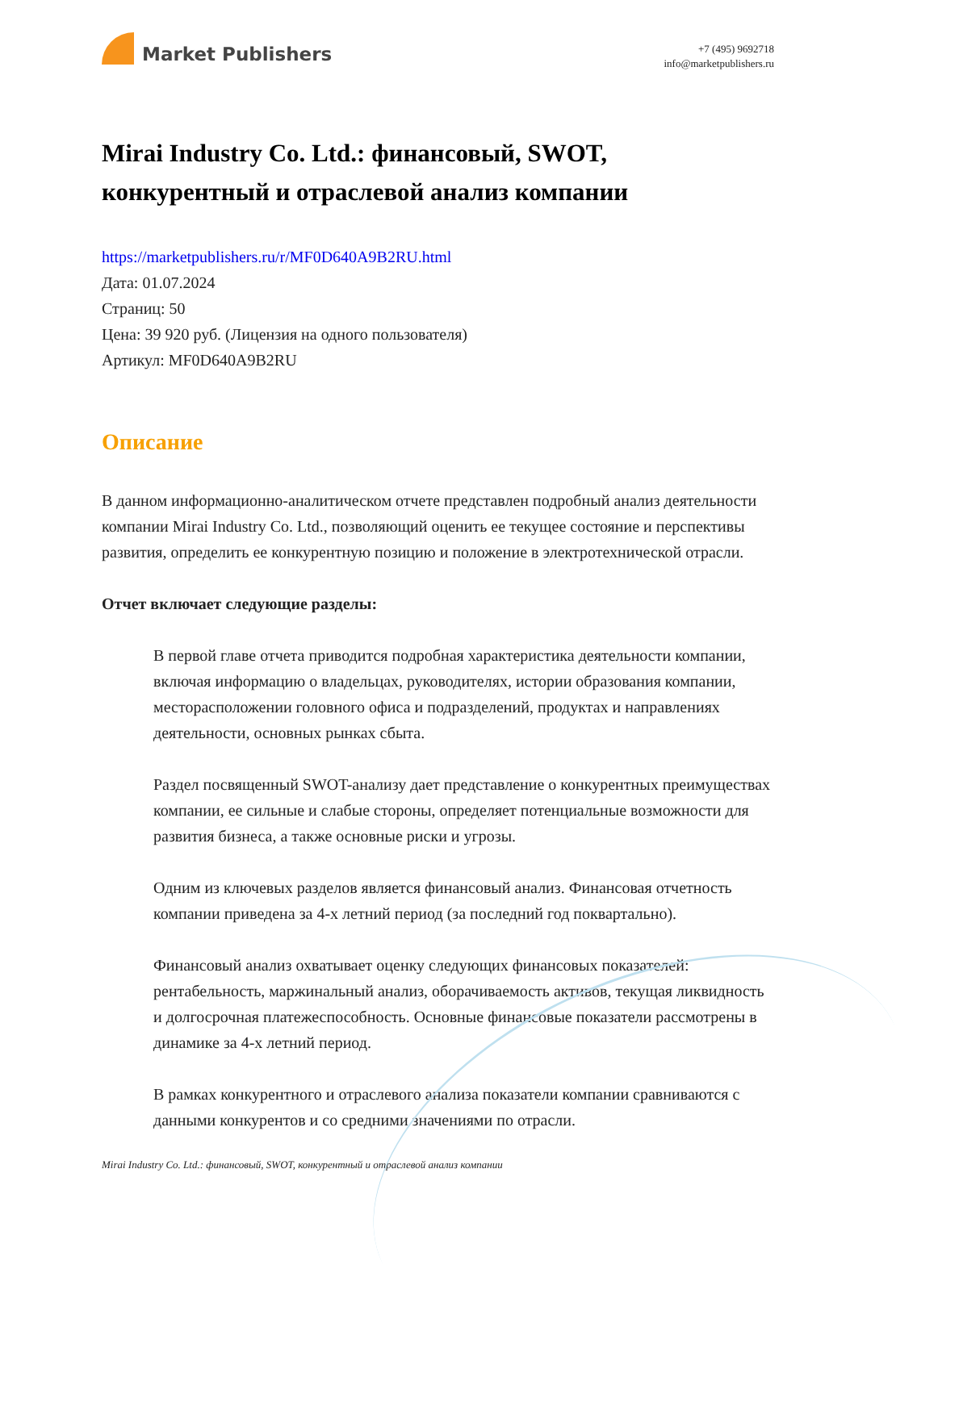Market Publishers
+7 (495) 9692718
info@marketpublishers.ru
Mirai Industry Co. Ltd.: финансовый, SWOT, конкурентный и отраслевой анализ компании
https://marketpublishers.ru/r/MF0D640A9B2RU.html
Дата: 01.07.2024
Страниц: 50
Цена: 39 920 руб. (Лицензия на одного пользователя)
Артикул: MF0D640A9B2RU
Описание
В данном информационно-аналитическом отчете представлен подробный анализ деятельности компании Mirai Industry Co. Ltd., позволяющий оценить ее текущее состояние и перспективы развития, определить ее конкурентную позицию и положение в электротехнической отрасли.
Отчет включает следующие разделы:
В первой главе отчета приводится подробная характеристика деятельности компании, включая информацию о владельцах, руководителях, истории образования компании, месторасположении головного офиса и подразделений, продуктах и направлениях деятельности, основных рынках сбыта.
Раздел посвященный SWOT-анализу дает представление о конкурентных преимуществах компании, ее сильные и слабые стороны, определяет потенциальные возможности для развития бизнеса, а также основные риски и угрозы.
Одним из ключевых разделов является финансовый анализ. Финансовая отчетность компании приведена за 4-х летний период (за последний год поквартально).
Финансовый анализ охватывает оценку следующих финансовых показателей: рентабельность, маржинальный анализ, оборачиваемость активов, текущая ликвидность и долгосрочная платежеспособность. Основные финансовые показатели рассмотрены в динамике за 4-х летний период.
В рамках конкурентного и отраслевого анализа показатели компании сравниваются с данными конкурентов и со средними значениями по отрасли.
Mirai Industry Co. Ltd.: финансовый, SWOT, конкурентный и отраслевой анализ компании